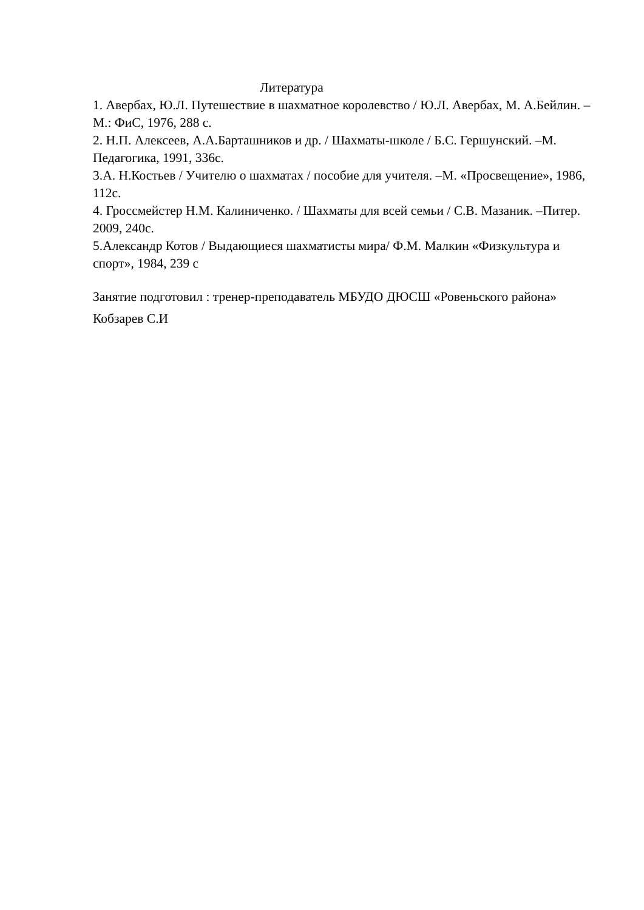Литература
1. Авербах, Ю.Л. Путешествие в шахматное королевство / Ю.Л. Авербах, М. А.Бейлин. – М.: ФиС, 1976, 288 с.
2. Н.П. Алексеев, А.А.Барташников и др. / Шахматы-школе / Б.С. Гершунский. –М. Педагогика, 1991, 336с.
3.А. Н.Костьев / Учителю о шахматах / пособие для учителя. –М. «Просвещение», 1986, 112с.
4. Гроссмейстер Н.М. Калиниченко. / Шахматы для всей семьи / С.В. Мазаник. –Питер. 2009, 240с.
5.Александр Котов / Выдающиеся шахматисты мира/ Ф.М. Малкин «Физкультура и спорт», 1984, 239 с
Занятие подготовил : тренер-преподаватель МБУДО ДЮСШ «Ровеньского района» Кобзарев С.И